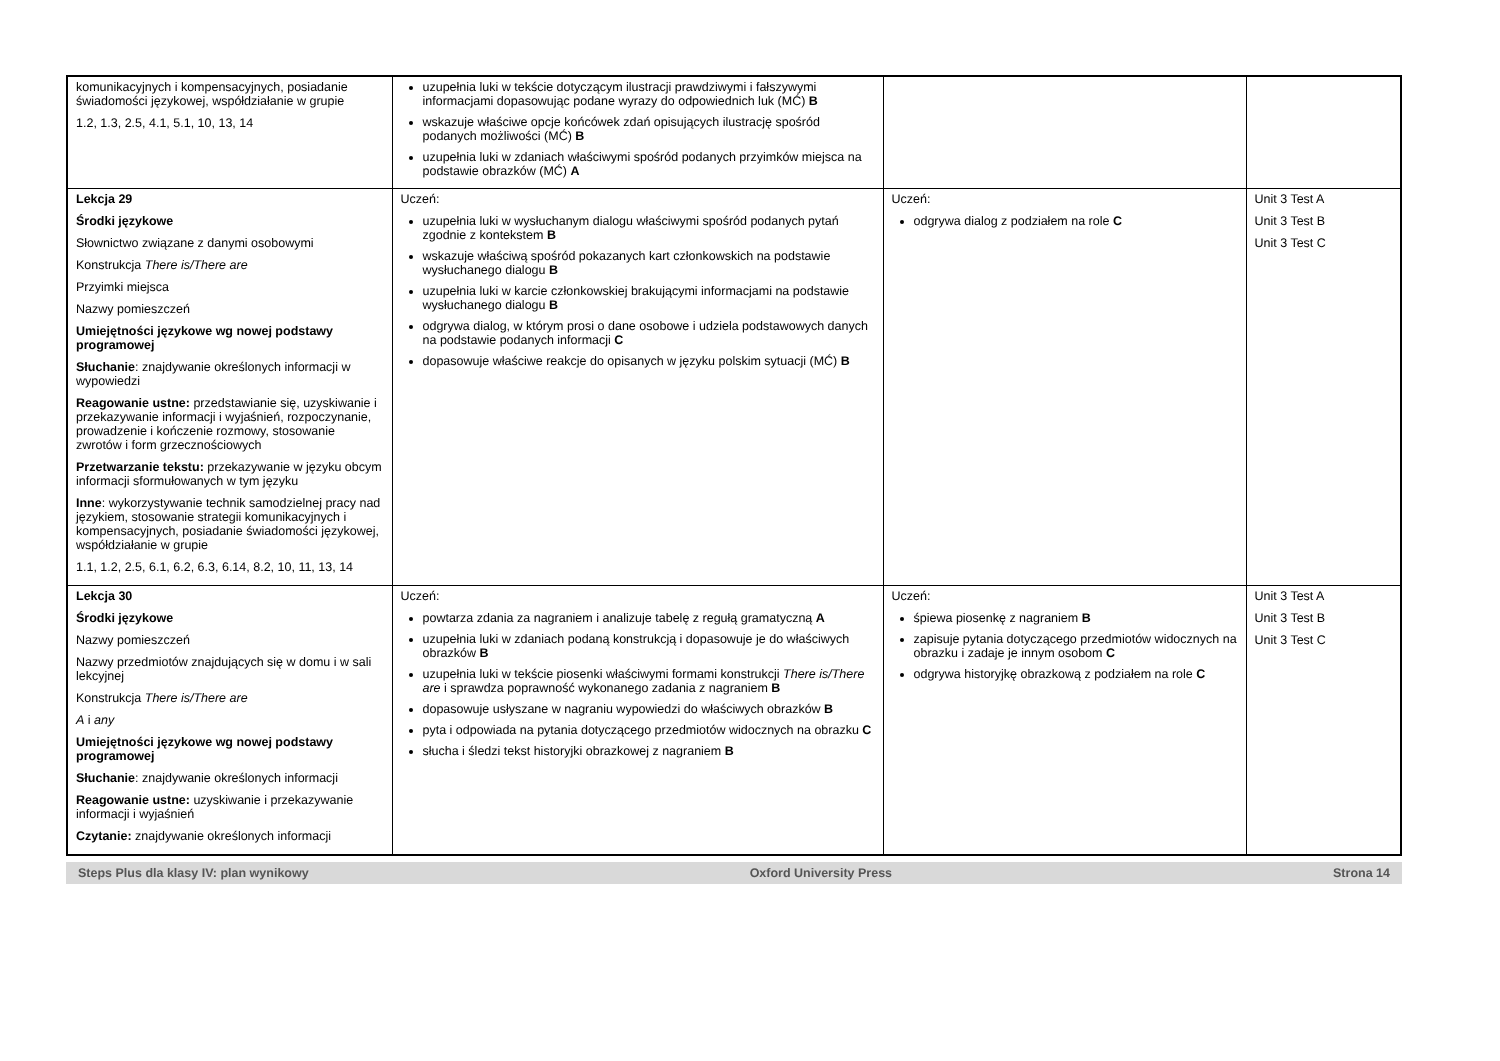| komunikacyjnych i kompensacyjnych, posiadanie świadomości językowej, współdziałanie w grupie 1.2, 1.3, 2.5, 4.1, 5.1, 10, 13, 14 | uzupełnia luki w tekście dotyczącym ilustracji prawdziwymi i fałszywymi informacjami dopasowując podane wyrazy do odpowiednich luk (MĆ) B wskazuje właściwe opcje końcówek zdań opisujących ilustrację spośród podanych możliwości (MĆ) B uzupełnia luki w zdaniach właściwymi spośród podanych przyimków miejsca na podstawie obrazków (MĆ) A | | |
| Lekcja 29 Środki językowe Słownictwo związane z danymi osobowymi Konstrukcja There is/There are Przyimki miejsca Nazwy pomieszczeń Umiejętności językowe wg nowej podstawy programowej Słuchanie : znajdywanie określonych informacji w wypowiedzi Reagowanie ustne: przedstawianie się, uzyskiwanie i przekazywanie informacji i wyjaśnień, rozpoczynanie, prowadzenie i kończenie rozmowy, stosowanie zwrotów i form grzecznościowych Przetwarzanie tekstu: przekazywanie w języku obcym informacji sformułowanych w tym języku Inne : wykorzystywanie technik samodzielnej pracy nad językiem, stosowanie strategii komunikacyjnych i kompensacyjnych, posiadanie świadomości językowej, współdziałanie w grupie 1.1, 1.2, 2.5, 6.1, 6.2, 6.3, 6.14, 8.2, 10, 11, 13, 14 | Uczeń: uzupełnia luki w wysłuchanym dialogu właściwymi spośród podanych pytań zgodnie z kontekstem B wskazuje właściwą spośród pokazanych kart członkowskich na podstawie wysłuchanego dialogu B uzupełnia luki w karcie członkowskiej brakującymi informacjami na podstawie wysłuchanego dialogu B odgrywa dialog, w którym prosi o dane osobowe i udziela podstawowych danych na podstawie podanych informacji C dopasowuje właściwe reakcje do opisanych w języku polskim sytuacji (MĆ) B | Uczeń: odgrywa dialog z podziałem na role C | Unit 3 Test A Unit 3 Test B Unit 3 Test C |
| Lekcja 30 Środki językowe Nazwy pomieszczeń Nazwy przedmiotów znajdujących się w domu i w sali lekcyjnej Konstrukcja There is/There are A i any Umiejętności językowe wg nowej podstawy programowej Słuchanie : znajdywanie określonych informacji Reagowanie ustne: uzyskiwanie i przekazywanie informacji i wyjaśnień Czytanie: znajdywanie określonych informacji | Uczeń: powtarza zdania za nagraniem i analizuje tabelę z regułą gramatyczną A uzupełnia luki w zdaniach podaną konstrukcją i dopasowuje je do właściwych obrazków B uzupełnia luki w tekście piosenki właściwymi formami konstrukcji There is/There are i sprawdza poprawność wykonanego zadania z nagraniem B dopasowuje usłyszane w nagraniu wypowiedzi do właściwych obrazków B pyta i odpowiada na pytania dotyczącego przedmiotów widocznych na obrazku C słucha i śledzi tekst historyjki obrazkowej z nagraniem B | Uczeń: śpiewa piosenkę z nagraniem B zapisuje pytania dotyczącego przedmiotów widocznych na obrazku i zadaje je innym osobom C odgrywa historyjkę obrazkową z podziałem na role C | Unit 3 Test A Unit 3 Test B Unit 3 Test C |
Steps Plus dla klasy IV: plan wynikowy Oxford University Press Strona 14